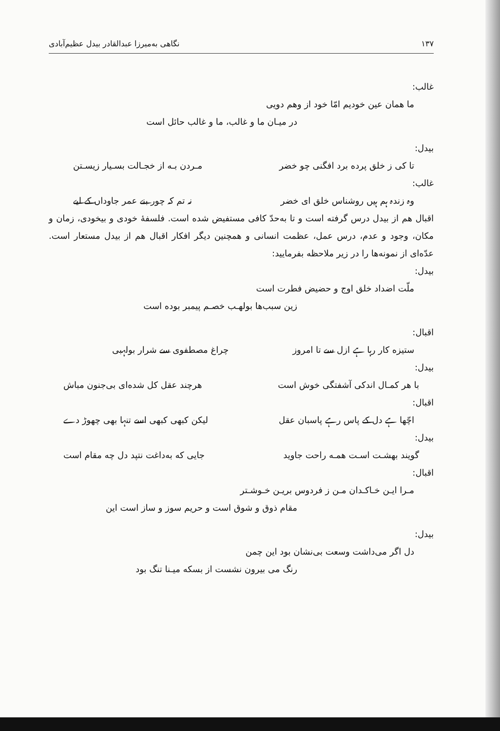۱۳۷ نگاهی به‌میرزا عبدالقادر بیدل عظیم‌آبادی
غالب:
ما همان عین خودیم امّا خود از وهم دویی
در میـان ما و غالب، ما و غالب حائل است
بیدل:
تا کی ز خلق پرده برد افگنی چو خضر مـردن بـه از خجـالت بسـیار زیسـتن
غالب:
وہ زندہ ہم ہیں روشناس خلق ای خضر نہ تم کہ چور بنے عمر جاوداں کے لیے
اقبال هم از بیدل درس گرفته است و تا به‌حدّ کافی مستفیض شده است. فلسفهٔ خودی و بیخودی، زمان و مکان، وجود و عدم، درس عمل، عظمت انسانی و همچنین دیگر افکار اقبال هم از بیدل مستعار است. عدّه‌ای از نمونه‌ها را در زیر ملاحظه بفرمایید:
بیدل:
ملّت اضداد خلق اوج و حضیض فطرت است
زین سبب‌ها بولهـب خصـم پیمبر بوده است
اقبال:
ستیزه کار رہا ہے ازل سے تا امروز چراغ مصطفوی سے شرار بولہبی
بیدل:
با هر کمـال اندکی آشفتگی خوش است هرچند عقل کل شده‌ای بی‌جنون مباش
اقبال:
اچّھا ہے دل کے پاس رہے پاسبان عقل لیکن کبھی کبھی اسے تنہا بھی چھوڑ دے
بیدل:
گویند بهشـت اسـت همـه راحت جاوید جایی که به‌داغت نتپد دل چه مقام است
اقبال:
مـرا ایـن خـاکـدان مـن ز فردوس بریـن خـوشـتر
مقام ذوق و شوق است و حریم سوز و ساز است این
بیدل:
دل اگر می‌داشت وسعت بی‌نشان بود این چمن
رنگ می بیرون نشست از بسکه میـنا تنگ بود